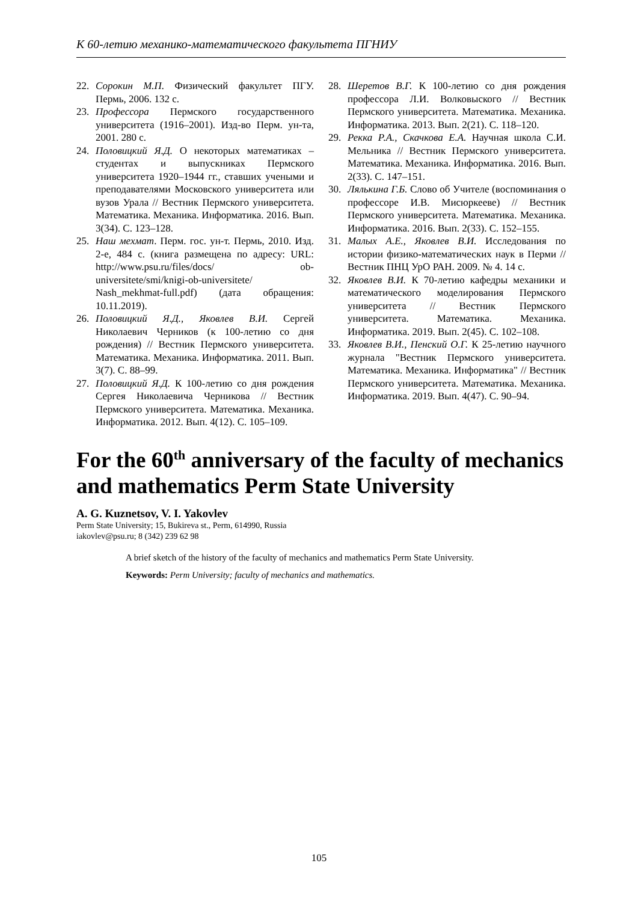К 60-летию механико-математического факультета ПГНИУ
22. Сорокин М.П. Физический факультет ПГУ. Пермь, 2006. 132 с.
23. Профессора Пермского государственного университета (1916–2001). Изд-во Перм. ун-та, 2001. 280 с.
24. Половицкий Я.Д. О некоторых математиках – студентах и выпускниках Пермского университета 1920–1944 гг., ставших учеными и преподавателями Московского университета или вузов Урала // Вестник Пермского университета. Математика. Механика. Информатика. 2016. Вып. 3(34). С. 123–128.
25. Наш мехмат. Перм. гос. ун-т. Пермь, 2010. Изд. 2-е, 484 с. (книга размещена по адресу: URL: http://www.psu.ru/files/docs/ ob-universitete/smi/knigi-ob-universitete/ Nash_mekhmat-full.pdf) (дата обращения: 10.11.2019).
26. Половицкий Я.Д., Яковлев В.И. Сергей Николаевич Черников (к 100-летию со дня рождения) // Вестник Пермского университета. Математика. Механика. Информатика. 2011. Вып. 3(7). С. 88–99.
27. Половицкий Я.Д. К 100-летию со дня рождения Сергея Николаевича Черникова // Вестник Пермского университета. Математика. Механика. Информатика. 2012. Вып. 4(12). С. 105–109.
28. Шеретов В.Г. К 100-летию со дня рождения профессора Л.И. Волковыского // Вестник Пермского университета. Математика. Механика. Информатика. 2013. Вып. 2(21). С. 118–120.
29. Рекка Р.А., Скачкова Е.А. Научная школа С.И. Мельника // Вестник Пермского университета. Математика. Механика. Информатика. 2016. Вып. 2(33). С. 147–151.
30. Лялькина Г.Б. Слово об Учителе (воспоминания о профессоре И.В. Мисюркееве) // Вестник Пермского университета. Математика. Механика. Информатика. 2016. Вып. 2(33). С. 152–155.
31. Малых А.Е., Яковлев В.И. Исследования по истории физико-математических наук в Перми // Вестник ПНЦ УрО РАН. 2009. № 4. 14 с.
32. Яковлев В.И. К 70-летию кафедры механики и математического моделирования Пермского университета // Вестник Пермского университета. Математика. Механика. Информатика. 2019. Вып. 2(45). С. 102–108.
33. Яковлев В.И., Пенский О.Г. К 25-летию научного журнала "Вестник Пермского университета. Математика. Механика. Информатика" // Вестник Пермского университета. Математика. Механика. Информатика. 2019. Вып. 4(47). С. 90–94.
For the 60<sup>th</sup> anniversary of the faculty of mechanics and mathematics Perm State University
A. G. Kuznetsov, V. I. Yakovlev
Perm State University; 15, Bukireva st., Perm, 614990, Russia
iakovlev@psu.ru; 8 (342) 239 62 98
A brief sketch of the history of the faculty of mechanics and mathematics Perm State University.
Keywords: Perm University; faculty of mechanics and mathematics.
105